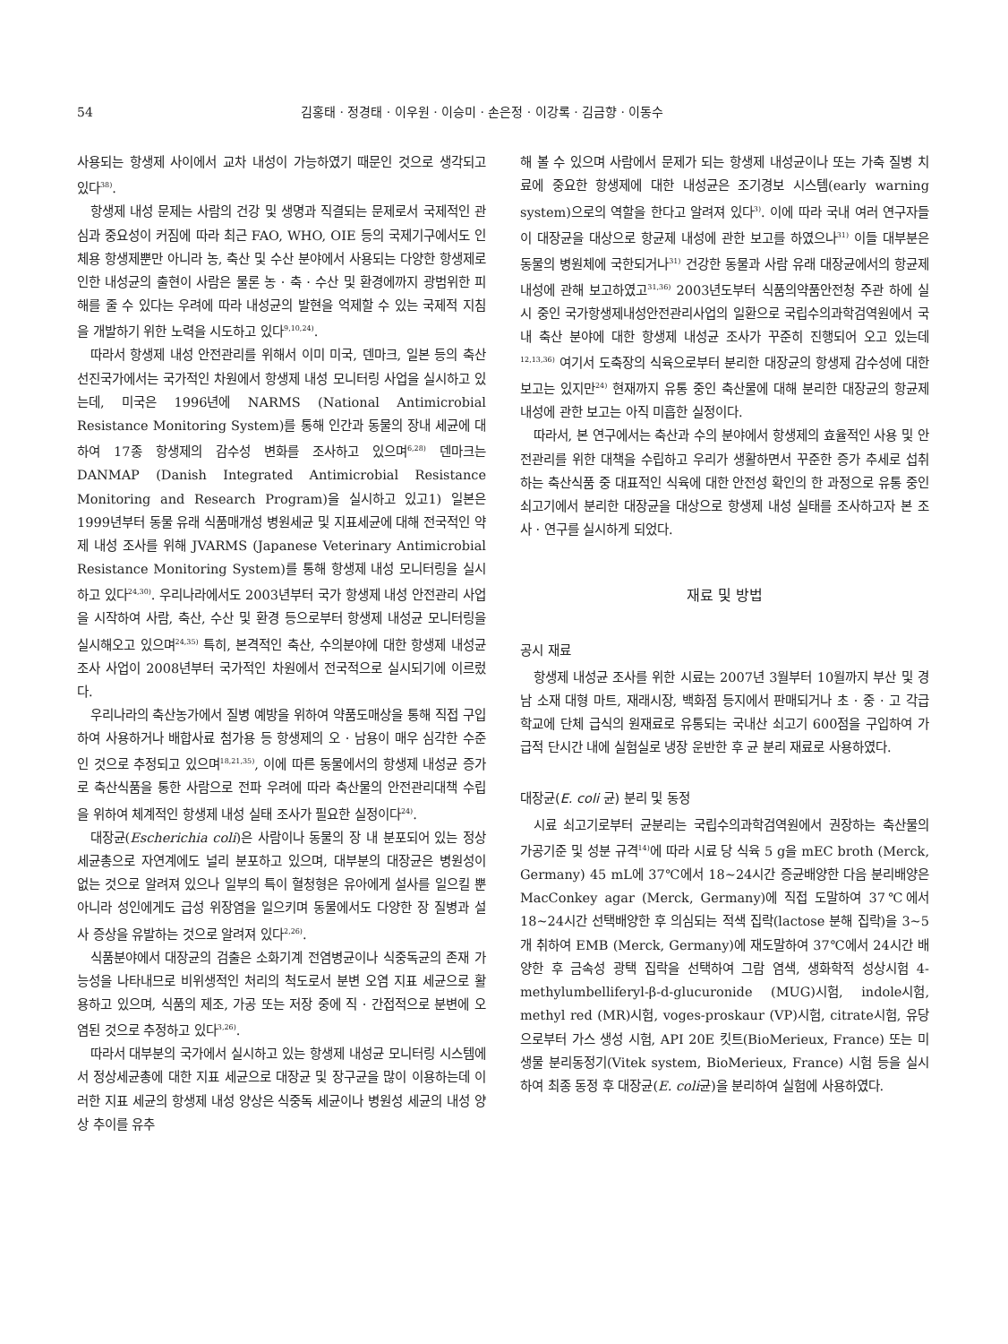54 김홍태 · 정경태 · 이우원 · 이승미 · 손은정 · 이강록 · 김금향 · 이동수
사용되는 항생제 사이에서 교차 내성이 가능하였기 때문인 것으로 생각되고 있다<sup>38)</sup>.
항생제 내성 문제는 사람의 건강 및 생명과 직결되는 문제로서 국제적인 관심과 중요성이 커짐에 따라 최근 FAO, WHO, OIE 등의 국제기구에서도 인체용 항생제뿐만 아니라 농, 축산 및 수산 분야에서 사용되는 다양한 항생제로 인한 내성균의 출현이 사람은 물론 농 · 축 · 수산 및 환경에까지 광범위한 피해를 줄 수 있다는 우려에 따라 내성균의 발현을 억제할 수 있는 국제적 지침을 개발하기 위한 노력을 시도하고 있다<sup>9,10,24)</sup>.
따라서 항생제 내성 안전관리를 위해서 이미 미국, 덴마크, 일본 등의 축산 선진국가에서는 국가적인 차원에서 항생제 내성 모니터링 사업을 실시하고 있는데, 미국은 1996년에 NARMS (National Antimicrobial Resistance Monitoring System)를 통해 인간과 동물의 장내 세균에 대하여 17종 항생제의 감수성 변화를 조사하고 있으며<sup>6,28)</sup> 덴마크는 DANMAP (Danish Integrated Antimicrobial Resistance Monitoring and Research Program)을 실시하고 있고1) 일본은 1999년부터 동물 유래 식품매개성 병원세균 및 지표세균에 대해 전국적인 약제 내성 조사를 위해 JVARMS (Japanese Veterinary Antimicrobial Resistance Monitoring System)를 통해 항생제 내성 모니터링을 실시하고 있다<sup>24,30)</sup>. 우리나라에서도 2003년부터 국가 항생제 내성 안전관리 사업을 시작하여 사람, 축산, 수산 및 환경 등으로부터 항생제 내성균 모니터링을 실시해오고 있으며<sup>24,35)</sup> 특히, 본격적인 축산, 수의분야에 대한 항생제 내성균 조사 사업이 2008년부터 국가적인 차원에서 전국적으로 실시되기에 이르렀다.
우리나라의 축산농가에서 질병 예방을 위하여 약품도매상을 통해 직접 구입하여 사용하거나 배합사료 첨가용 등 항생제의 오 · 남용이 매우 심각한 수준인 것으로 추정되고 있으며<sup>18,21,35)</sup>, 이에 따른 동물에서의 항생제 내성균 증가로 축산식품을 통한 사람으로 전파 우려에 따라 축산물의 안전관리대책 수립을 위하여 체계적인 항생제 내성 실태 조사가 필요한 실정이다<sup>24)</sup>.
대장균(Escherichia coli)은 사람이나 동물의 장 내 분포되어 있는 정상 세균총으로 자연계에도 널리 분포하고 있으며, 대부분의 대장균은 병원성이 없는 것으로 알려져 있으나 일부의 특이 혈청형은 유아에게 설사를 일으킬 뿐 아니라 성인에게도 급성 위장염을 일으키며 동물에서도 다양한 장 질병과 설사 증상을 유발하는 것으로 알려져 있다<sup>2,26)</sup>.
식품분야에서 대장균의 검출은 소화기계 전염병균이나 식중독균의 존재 가능성을 나타내므로 비위생적인 처리의 척도로서 분변 오염 지표 세균으로 활용하고 있으며, 식품의 제조, 가공 또는 저장 중에 직 · 간접적으로 분변에 오염된 것으로 추정하고 있다<sup>3,26)</sup>.
따라서 대부분의 국가에서 실시하고 있는 항생제 내성균 모니터링 시스템에서 정상세균총에 대한 지표 세균으로 대장균 및 장구균을 많이 이용하는데 이러한 지표 세균의 항생제 내성 양상은 식중독 세균이나 병원성 세균의 내성 양상 추이를 유추
해 볼 수 있으며 사람에서 문제가 되는 항생제 내성균이나 또는 가축 질병 치료에 중요한 항생제에 대한 내성균은 조기경보 시스템(early warning system)으로의 역할을 한다고 알려져 있다<sup>3)</sup>. 이에 따라 국내 여러 연구자들이 대장균을 대상으로 항균제 내성에 관한 보고를 하였으나<sup>31)</sup> 이들 대부분은 동물의 병원체에 국한되거나<sup>31)</sup> 건강한 동물과 사람 유래 대장균에서의 항균제 내성에 관해 보고하였고<sup>31,36)</sup> 2003년도부터 식품의약품안전청 주관 하에 실시 중인 국가항생제내성안전관리사업의 일환으로 국립수의과학검역원에서 국내 축산 분야에 대한 항생제 내성균 조사가 꾸준히 진행되어 오고 있는데<sup>12,13,36)</sup> 여기서 도축장의 식육으로부터 분리한 대장균의 항생제 감수성에 대한 보고는 있지만<sup>24)</sup> 현재까지 유통 중인 축산물에 대해 분리한 대장균의 항균제 내성에 관한 보고는 아직 미흡한 실정이다.
따라서, 본 연구에서는 축산과 수의 분야에서 항생제의 효율적인 사용 및 안전관리를 위한 대책을 수립하고 우리가 생활하면서 꾸준한 증가 추세로 섭취하는 축산식품 중 대표적인 식육에 대한 안전성 확인의 한 과정으로 유통 중인 쇠고기에서 분리한 대장균을 대상으로 항생제 내성 실태를 조사하고자 본 조사 · 연구를 실시하게 되었다.
재료 및 방법
공시 재료
항생제 내성균 조사를 위한 시료는 2007년 3월부터 10월까지 부산 및 경남 소재 대형 마트, 재래시장, 백화점 등지에서 판매되거나 초 · 중 · 고 각급 학교에 단체 급식의 원재료로 유통되는 국내산 쇠고기 600점을 구입하여 가급적 단시간 내에 실험실로 냉장 운반한 후 균 분리 재료로 사용하였다.
대장균(E. coli 균) 분리 및 동정
시료 쇠고기로부터 균분리는 국립수의과학검역원에서 권장하는 축산물의 가공기준 및 성분 규격<sup>14)</sup>에 따라 시료 당 식육 5 g을 mEC broth (Merck, Germany) 45 mL에 37℃에서 18~24시간 증균배양한 다음 분리배양은 MacConkey agar (Merck, Germany)에 직접 도말하여 37℃에서 18~24시간 선택배양한 후 의심되는 적색 집락(lactose 분해 집락)을 3~5개 취하여 EMB (Merck, Germany)에 재도말하여 37℃에서 24시간 배양한 후 금속성 광택 집락을 선택하여 그람 염색, 생화학적 성상시험 4-methylumbelliferyl-β-d-glucuronide (MUG)시험, indole시험, methyl red (MR)시험, voges-proskaur (VP)시험, citrate시험, 유당으로부터 가스 생성 시험, API 20E 킷트(BioMerieux, France) 또는 미생물 분리동정기(Vitek system, BioMerieux, France) 시험 등을 실시하여 최종 동정 후 대장균(E. coli균)을 분리하여 실험에 사용하였다.